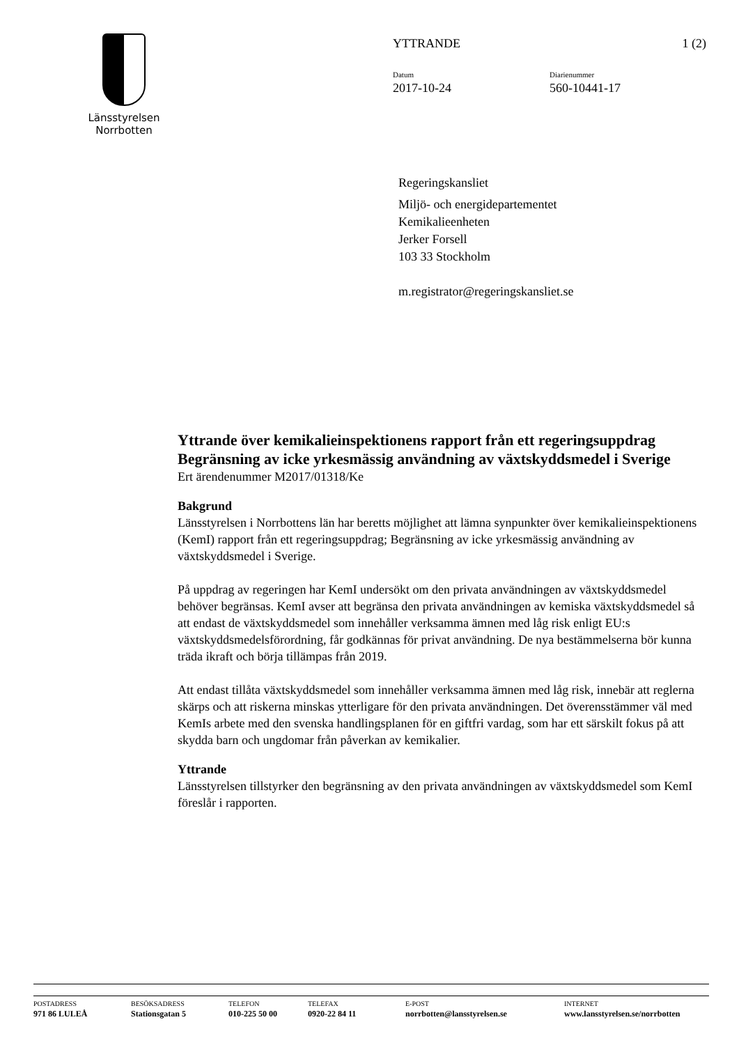Länsstyrelsen
Norrbotten
YTTRANDE 1 (2)
Datum
2017-10-24
Diarienummer
560-10441-17
Regeringskansliet
Miljö- och energidepartementet
Kemikalieenheten
Jerker Forsell
103 33 Stockholm
m.registrator@regeringskansliet.se
Yttrande över kemikalieinspektionens rapport från ett regeringsuppdrag Begränsning av icke yrkesmässig användning av växtskyddsmedel i Sverige
Ert ärendenummer M2017/01318/Ke
Bakgrund
Länsstyrelsen i Norrbottens län har beretts möjlighet att lämna synpunkter över kemikalieinspektionens (KemI) rapport från ett regeringsuppdrag; Begränsning av icke yrkesmässig användning av växtskyddsmedel i Sverige.
På uppdrag av regeringen har KemI undersökt om den privata användningen av växtskyddsmedel behöver begränsas. KemI avser att begränsa den privata användningen av kemiska växtskyddsmedel så att endast de växtskyddsmedel som innehåller verksamma ämnen med låg risk enligt EU:s växtskyddsmedelsförordning, får godkännas för privat användning. De nya bestämmelserna bör kunna träda ikraft och börja tillämpas från 2019.
Att endast tillåta växtskyddsmedel som innehåller verksamma ämnen med låg risk, innebär att reglerna skärps och att riskerna minskas ytterligare för den privata användningen. Det överensstämmer väl med KemIs arbete med den svenska handlingsplanen för en giftfri vardag, som har ett särskilt fokus på att skydda barn och ungdomar från påverkan av kemikalier.
Yttrande
Länsstyrelsen tillstyrker den begränsning av den privata användningen av växtskyddsmedel som KemI föreslår i rapporten.
POSTADRESS
971 86 LULEÅ
BESÖKSADRESS
Stationsgatan 5
TELEFON
010-225 50 00
TELEFAX
0920-22 84 11
E-POST
norrbotten@lansstyrelsen.se
INTERNET
www.lansstyrelsen.se/norrbotten